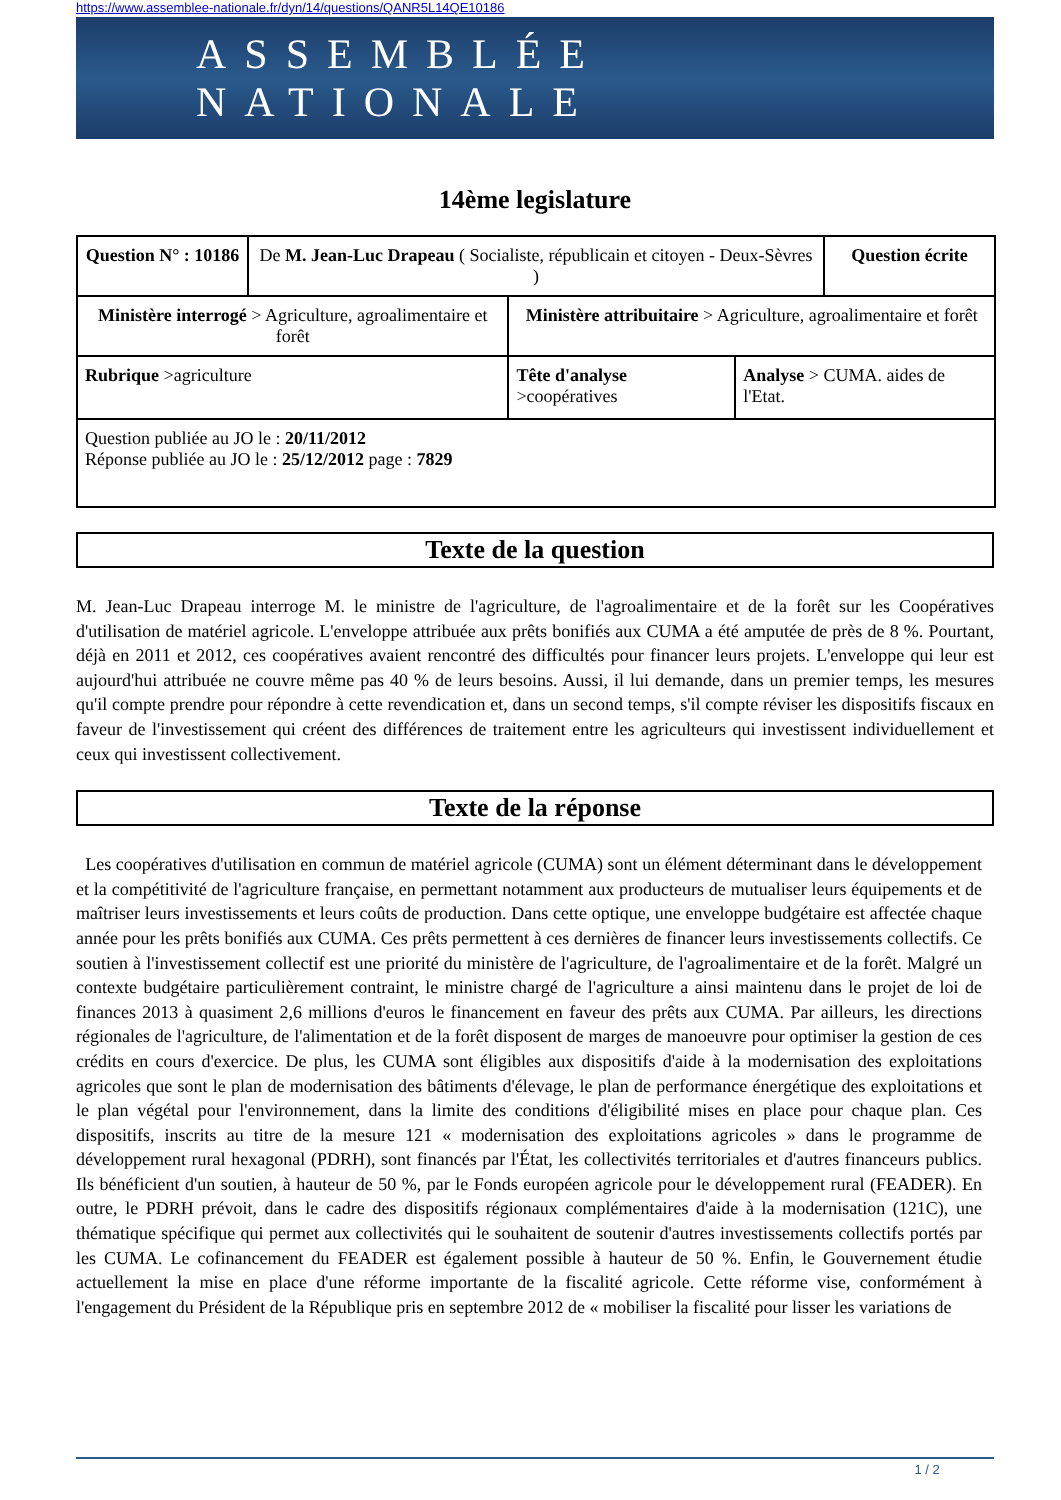https://www.assemblee-nationale.fr/dyn/14/questions/QANR5L14QE10186
ASSEMBLÉE NATIONALE
14ème legislature
| Question N° : 10186 | De M. Jean-Luc Drapeau ( Socialiste, républicain et citoyen - Deux-Sèvres ) | | | Question écrite |
| Ministère interrogé > Agriculture, agroalimentaire et forêt | | Ministère attribuitaire > Agriculture, agroalimentaire et forêt | | |
| Rubrique >agriculture | | Tête d'analyse >coopératives | Analyse > CUMA. aides de l'Etat. | |
| Question publiée au JO le : 20/11/2012 Réponse publiée au JO le : 25/12/2012 page : 7829 | | | | |
Texte de la question
M. Jean-Luc Drapeau interroge M. le ministre de l'agriculture, de l'agroalimentaire et de la forêt sur les Coopératives d'utilisation de matériel agricole. L'enveloppe attribuée aux prêts bonifiés aux CUMA a été amputée de près de 8 %. Pourtant, déjà en 2011 et 2012, ces coopératives avaient rencontré des difficultés pour financer leurs projets. L'enveloppe qui leur est aujourd'hui attribuée ne couvre même pas 40 % de leurs besoins. Aussi, il lui demande, dans un premier temps, les mesures qu'il compte prendre pour répondre à cette revendication et, dans un second temps, s'il compte réviser les dispositifs fiscaux en faveur de l'investissement qui créent des différences de traitement entre les agriculteurs qui investissent individuellement et ceux qui investissent collectivement.
Texte de la réponse
Les coopératives d'utilisation en commun de matériel agricole (CUMA) sont un élément déterminant dans le développement et la compétitivité de l'agriculture française, en permettant notamment aux producteurs de mutualiser leurs équipements et de maîtriser leurs investissements et leurs coûts de production. Dans cette optique, une enveloppe budgétaire est affectée chaque année pour les prêts bonifiés aux CUMA. Ces prêts permettent à ces dernières de financer leurs investissements collectifs. Ce soutien à l'investissement collectif est une priorité du ministère de l'agriculture, de l'agroalimentaire et de la forêt. Malgré un contexte budgétaire particulièrement contraint, le ministre chargé de l'agriculture a ainsi maintenu dans le projet de loi de finances 2013 à quasiment 2,6 millions d'euros le financement en faveur des prêts aux CUMA. Par ailleurs, les directions régionales de l'agriculture, de l'alimentation et de la forêt disposent de marges de manoeuvre pour optimiser la gestion de ces crédits en cours d'exercice. De plus, les CUMA sont éligibles aux dispositifs d'aide à la modernisation des exploitations agricoles que sont le plan de modernisation des bâtiments d'élevage, le plan de performance énergétique des exploitations et le plan végétal pour l'environnement, dans la limite des conditions d'éligibilité mises en place pour chaque plan. Ces dispositifs, inscrits au titre de la mesure 121 « modernisation des exploitations agricoles » dans le programme de développement rural hexagonal (PDRH), sont financés par l'État, les collectivités territoriales et d'autres financeurs publics. Ils bénéficient d'un soutien, à hauteur de 50 %, par le Fonds européen agricole pour le développement rural (FEADER). En outre, le PDRH prévoit, dans le cadre des dispositifs régionaux complémentaires d'aide à la modernisation (121C), une thématique spécifique qui permet aux collectivités qui le souhaitent de soutenir d'autres investissements collectifs portés par les CUMA. Le cofinancement du FEADER est également possible à hauteur de 50 %. Enfin, le Gouvernement étudie actuellement la mise en place d'une réforme importante de la fiscalité agricole. Cette réforme vise, conformément à l'engagement du Président de la République pris en septembre 2012 de « mobiliser la fiscalité pour lisser les variations de
1 / 2